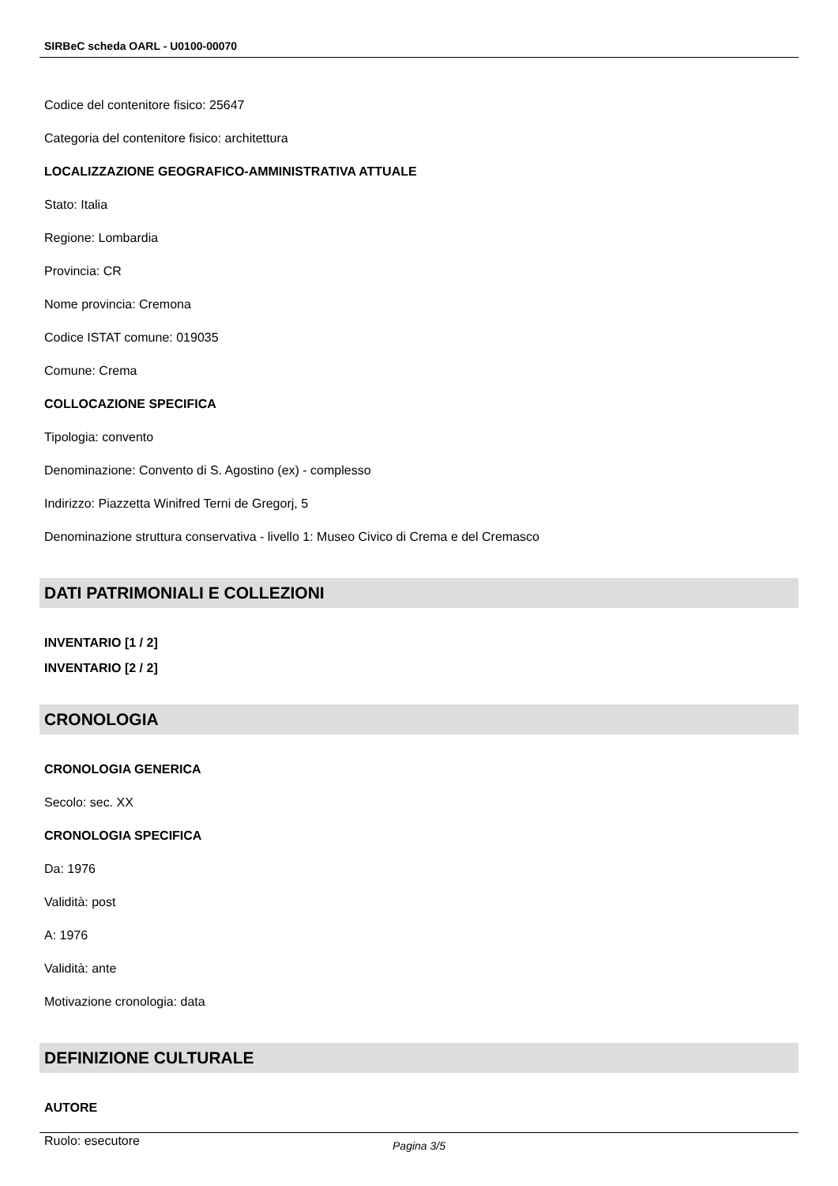SIRBeC scheda OARL - U0100-00070
Codice del contenitore fisico: 25647
Categoria del contenitore fisico: architettura
LOCALIZZAZIONE GEOGRAFICO-AMMINISTRATIVA ATTUALE
Stato: Italia
Regione: Lombardia
Provincia: CR
Nome provincia: Cremona
Codice ISTAT comune: 019035
Comune: Crema
COLLOCAZIONE SPECIFICA
Tipologia: convento
Denominazione: Convento di S. Agostino (ex) - complesso
Indirizzo: Piazzetta Winifred Terni de Gregorj, 5
Denominazione struttura conservativa - livello 1: Museo Civico di Crema e del Cremasco
DATI PATRIMONIALI E COLLEZIONI
INVENTARIO [1 / 2]
INVENTARIO [2 / 2]
CRONOLOGIA
CRONOLOGIA GENERICA
Secolo: sec. XX
CRONOLOGIA SPECIFICA
Da: 1976
Validità: post
A: 1976
Validità: ante
Motivazione cronologia: data
DEFINIZIONE CULTURALE
AUTORE
Ruolo: esecutore
Pagina 3/5